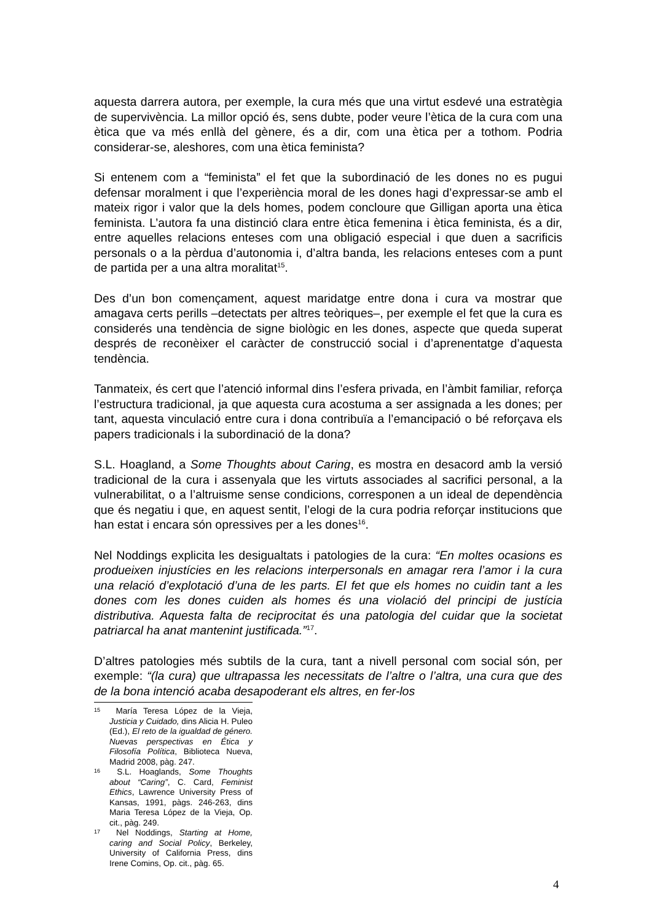aquesta darrera autora, per exemple, la cura més que una virtut esdevé una estratègia de supervivència. La millor opció és, sens dubte, poder veure l’ètica de la cura com una ètica que va més enllà del gènere, és a dir, com una ètica per a tothom. Podria considerar-se, aleshores, com una ètica feminista?
Si entenem com a “feminista” el fet que la subordinació de les dones no es pugui defensar moralment i que l’experiència moral de les dones hagi d’expressar-se amb el mateix rigor i valor que la dels homes, podem concloure que Gilligan aporta una ètica feminista. L’autora fa una distinció clara entre ètica femenina i ètica feminista, és a dir, entre aquelles relacions enteses com una obligació especial i que duen a sacrificis personals o a la pèrdua d’autonomia i, d’altra banda, les relacions enteses com a punt de partida per a una altra moralitat<sup>15</sup>.
Des d’un bon començament, aquest maridatge entre dona i cura va mostrar que amagava certs perills –detectats per altres teòriques–, per exemple el fet que la cura es considerés una tendència de signe biològic en les dones, aspecte que queda superat després de reconèixer el caràcter de construcció social i d’aprenentatge d’aquesta tendència.
Tanmateix, és cert que l’atenció informal dins l’esfera privada, en l’àmbit familiar, reforça l’estructura tradicional, ja que aquesta cura acostuma a ser assignada a les dones; per tant, aquesta vinculació entre cura i dona contribuïa a l’emancipació o bé reforçava els papers tradicionals i la subordinació de la dona?
S.L. Hoagland, a Some Thoughts about Caring, es mostra en desacord amb la versió tradicional de la cura i assenyala que les virtuts associades al sacrifici personal, a la vulnerabilitat, o a l’altruisme sense condicions, corresponen a un ideal de dependència que és negatiu i que, en aquest sentit, l’elogi de la cura podria reforçar institucions que han estat i encara són opressives per a les dones<sup>16</sup>.
Nel Noddings explicita les desigualtats i patologies de la cura: “En moltes ocasions es produeixen injustícies en les relacions interpersonals en amagar rera l’amor i la cura una relació d’explotació d’una de les parts. El fet que els homes no cuidin tant a les dones com les dones cuiden als homes és una violació del principi de justícia distributiva. Aquesta falta de reciprocitat és una patologia del cuidar que la societat patriarcal ha anat mantenint justificada.”<sup>17</sup>.
D’altres patologies més subtils de la cura, tant a nivell personal com social són, per exemple: “(la cura) que ultrapassa les necessitats de l’altre o l’altra, una cura que des de la bona intenció acaba desapoderant els altres, en fer-los
<sup>15</sup> María Teresa López de la Vieja, Justicia y Cuidado, dins Alicia H. Puleo (Ed.), El reto de la igualdad de género. Nuevas perspectivas en Ética y Filosofía Política, Biblioteca Nueva, Madrid 2008, pàg. 247.
<sup>16</sup> S.L. Hoaglands, Some Thoughts about “Caring”, C. Card, Feminist Ethics, Lawrence University Press of Kansas, 1991, pàgs. 246-263, dins Maria Teresa López de la Vieja, Op. cit., pàg. 249.
<sup>17</sup> Nel Noddings, Starting at Home, caring and Social Policy, Berkeley, University of California Press, dins Irene Comins, Op. cit., pàg. 65.
4